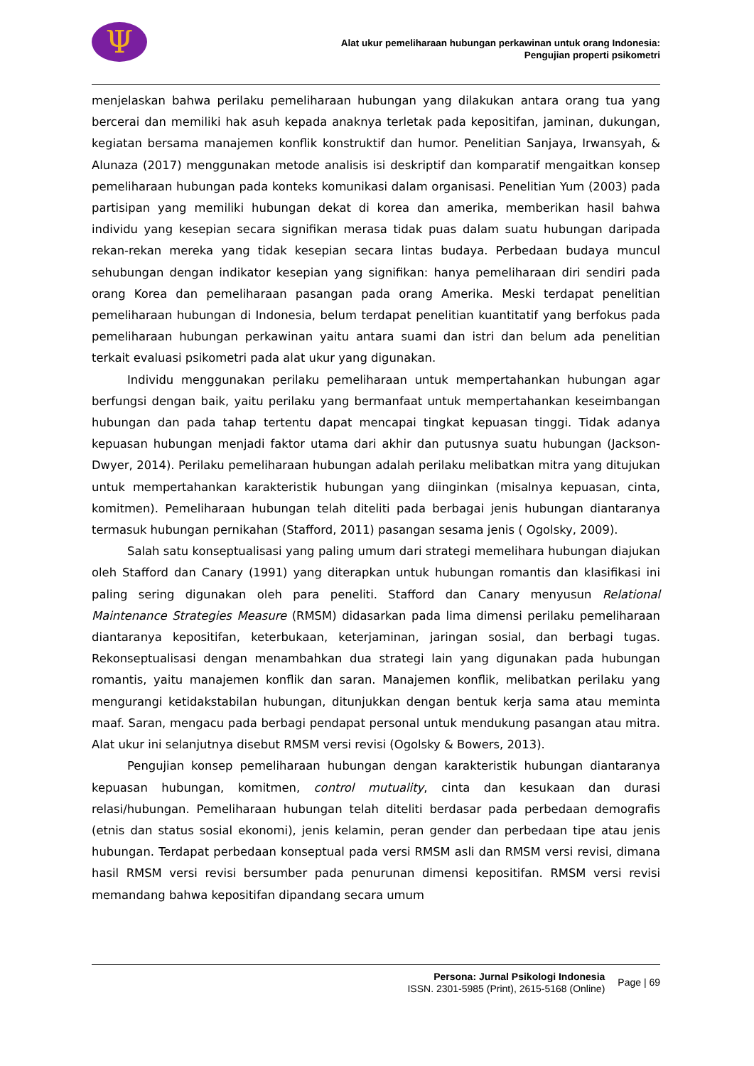Ψ
Alat ukur pemeliharaan hubungan perkawinan untuk orang Indonesia:
Pengujian properti psikometri
menjelaskan bahwa perilaku pemeliharaan hubungan yang dilakukan antara orang tua yang bercerai dan memiliki hak asuh kepada anaknya terletak pada kepositifan, jaminan, dukungan, kegiatan bersama manajemen konflik konstruktif dan humor. Penelitian Sanjaya, Irwansyah, & Alunaza (2017) menggunakan metode analisis isi deskriptif dan komparatif mengaitkan konsep pemeliharaan hubungan pada konteks komunikasi dalam organisasi. Penelitian Yum (2003) pada partisipan yang memiliki hubungan dekat di korea dan amerika, memberikan hasil bahwa individu yang kesepian secara signifikan merasa tidak puas dalam suatu hubungan daripada rekan-rekan mereka yang tidak kesepian secara lintas budaya. Perbedaan budaya muncul sehubungan dengan indikator kesepian yang signifikan: hanya pemeliharaan diri sendiri pada orang Korea dan pemeliharaan pasangan pada orang Amerika. Meski terdapat penelitian pemeliharaan hubungan di Indonesia, belum terdapat penelitian kuantitatif yang berfokus pada pemeliharaan hubungan perkawinan yaitu antara suami dan istri dan belum ada penelitian terkait evaluasi psikometri pada alat ukur yang digunakan.
Individu menggunakan perilaku pemeliharaan untuk mempertahankan hubungan agar berfungsi dengan baik, yaitu perilaku yang bermanfaat untuk mempertahankan keseimbangan hubungan dan pada tahap tertentu dapat mencapai tingkat kepuasan tinggi. Tidak adanya kepuasan hubungan menjadi faktor utama dari akhir dan putusnya suatu hubungan (Jackson-Dwyer, 2014). Perilaku pemeliharaan hubungan adalah perilaku melibatkan mitra yang ditujukan untuk mempertahankan karakteristik hubungan yang diinginkan (misalnya kepuasan, cinta, komitmen). Pemeliharaan hubungan telah diteliti pada berbagai jenis hubungan diantaranya termasuk hubungan pernikahan (Stafford, 2011) pasangan sesama jenis ( Ogolsky, 2009).
Salah satu konseptualisasi yang paling umum dari strategi memelihara hubungan diajukan oleh Stafford dan Canary (1991) yang diterapkan untuk hubungan romantis dan klasifikasi ini paling sering digunakan oleh para peneliti. Stafford dan Canary menyusun Relational Maintenance Strategies Measure (RMSM) didasarkan pada lima dimensi perilaku pemeliharaan diantaranya kepositifan, keterbukaan, keterjaminan, jaringan sosial, dan berbagi tugas. Rekonseptualisasi dengan menambahkan dua strategi lain yang digunakan pada hubungan romantis, yaitu manajemen konflik dan saran. Manajemen konflik, melibatkan perilaku yang mengurangi ketidakstabilan hubungan, ditunjukkan dengan bentuk kerja sama atau meminta maaf. Saran, mengacu pada berbagi pendapat personal untuk mendukung pasangan atau mitra. Alat ukur ini selanjutnya disebut RMSM versi revisi (Ogolsky & Bowers, 2013).
Pengujian konsep pemeliharaan hubungan dengan karakteristik hubungan diantaranya kepuasan hubungan, komitmen, control mutuality, cinta dan kesukaan dan durasi relasi/hubungan. Pemeliharaan hubungan telah diteliti berdasar pada perbedaan demografis (etnis dan status sosial ekonomi), jenis kelamin, peran gender dan perbedaan tipe atau jenis hubungan. Terdapat perbedaan konseptual pada versi RMSM asli dan RMSM versi revisi, dimana hasil RMSM versi revisi bersumber pada penurunan dimensi kepositifan. RMSM versi revisi memandang bahwa kepositifan dipandang secara umum
Persona: Jurnal Psikologi Indonesia
ISSN. 2301-5985 (Print), 2615-5168 (Online)
Page | 69